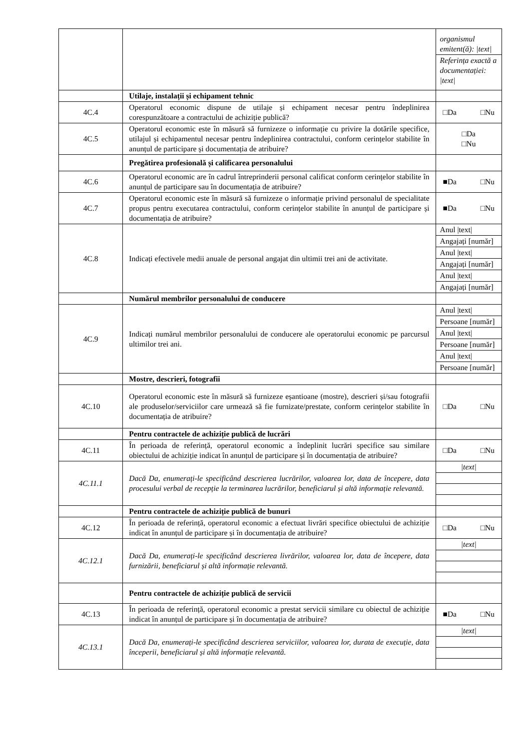| | | / organismul emitent(ă): /text/ / / Referința exactă a documentației: /text/ / |
| | Utilaje, instalații și echipament tehnic | |
| 4C.4 | Operatorul economic dispune de utilaje și echipament necesar pentru îndeplinirea corespunzătoare a contractului de achiziție publică? | □Da □Nu |
| 4C.5 | Operatorul economic este în măsură să furnizeze o informație cu privire la dotările specifice, utilajul și echipamentul necesar pentru îndeplinirea contractului, conform cerințelor stabilite în anunțul de participare și documentația de atribuire? | □Da □Nu |
| | Pregătirea profesională și calificarea personalului | |
| 4C.6 | Operatorul economic are în cadrul întreprinderii personal calificat conform cerințelor stabilite în anunțul de participare sau în documentația de atribuire? | ■Da □Nu |
| 4C.7 | Operatorul economic este în măsură să furnizeze o informație privind personalul de specialitate propus pentru executarea contractului, conform cerințelor stabilite în anunțul de participare și documentația de atribuire? | ■Da □Nu |
| 4C.8 | Indicați efectivele medii anuale de personal angajat din ultimii trei ani de activitate. | / Anul /text/ / / Angajați [număr] / / Anul /text/ / / Angajați [număr] / / Anul /text/ / / Angajați [număr] / |
| | Numărul membrilor personalului de conducere | |
| 4C.9 | Indicați numărul membrilor personalului de conducere ale operatorului economic pe parcursul ultimilor trei ani. | / Anul /text/ / / Persoane [număr] / / Anul /text/ / / Persoane [număr] / / Anul /text/ / / Persoane [număr] / |
| | Mostre, descrieri, fotografii | |
| 4C.10 | Operatorul economic este în măsură să furnizeze eșantioane (mostre), descrieri și/sau fotografii ale produselor/serviciilor care urmează să fie furnizate/prestate, conform cerințelor stabilite în documentația de atribuire? | □Da □Nu |
| | Pentru contractele de achiziție publică de lucrări | |
| 4C.11 | În perioada de referință, operatorul economic a îndeplinit lucrări specifice sau similare obiectului de achiziție indicat în anunțul de participare și în documentația de atribuire? | □Da □Nu |
| 4C.11.1 | Dacă Da, enumerați-le specificând descrierea lucrărilor, valoarea lor, data de începere, data procesului verbal de recepție la terminarea lucrărilor, beneficiarul și altă informație relevantă. | / /text/ / |
| | Pentru contractele de achiziție publică de bunuri | |
| 4C.12 | În perioada de referință, operatorul economic a efectuat livrări specifice obiectului de achiziție indicat în anunțul de participare și în documentația de atribuire? | □Da □Nu |
| 4C.12.1 | Dacă Da, enumerați-le specificând descrierea livrărilor, valoarea lor, data de începere, data furnizării, beneficiarul și altă informație relevantă. | / /text/ / |
| | Pentru contractele de achiziție publică de servicii | |
| 4C.13 | În perioada de referință, operatorul economic a prestat servicii similare cu obiectul de achiziție indicat în anunțul de participare și în documentația de atribuire? | ■Da □Nu |
| 4C.13.1 | Dacă Da, enumerați-le specificând descrierea serviciilor, valoarea lor, durata de execuție, data începerii, beneficiarul și altă informație relevantă. | / /text/ / |